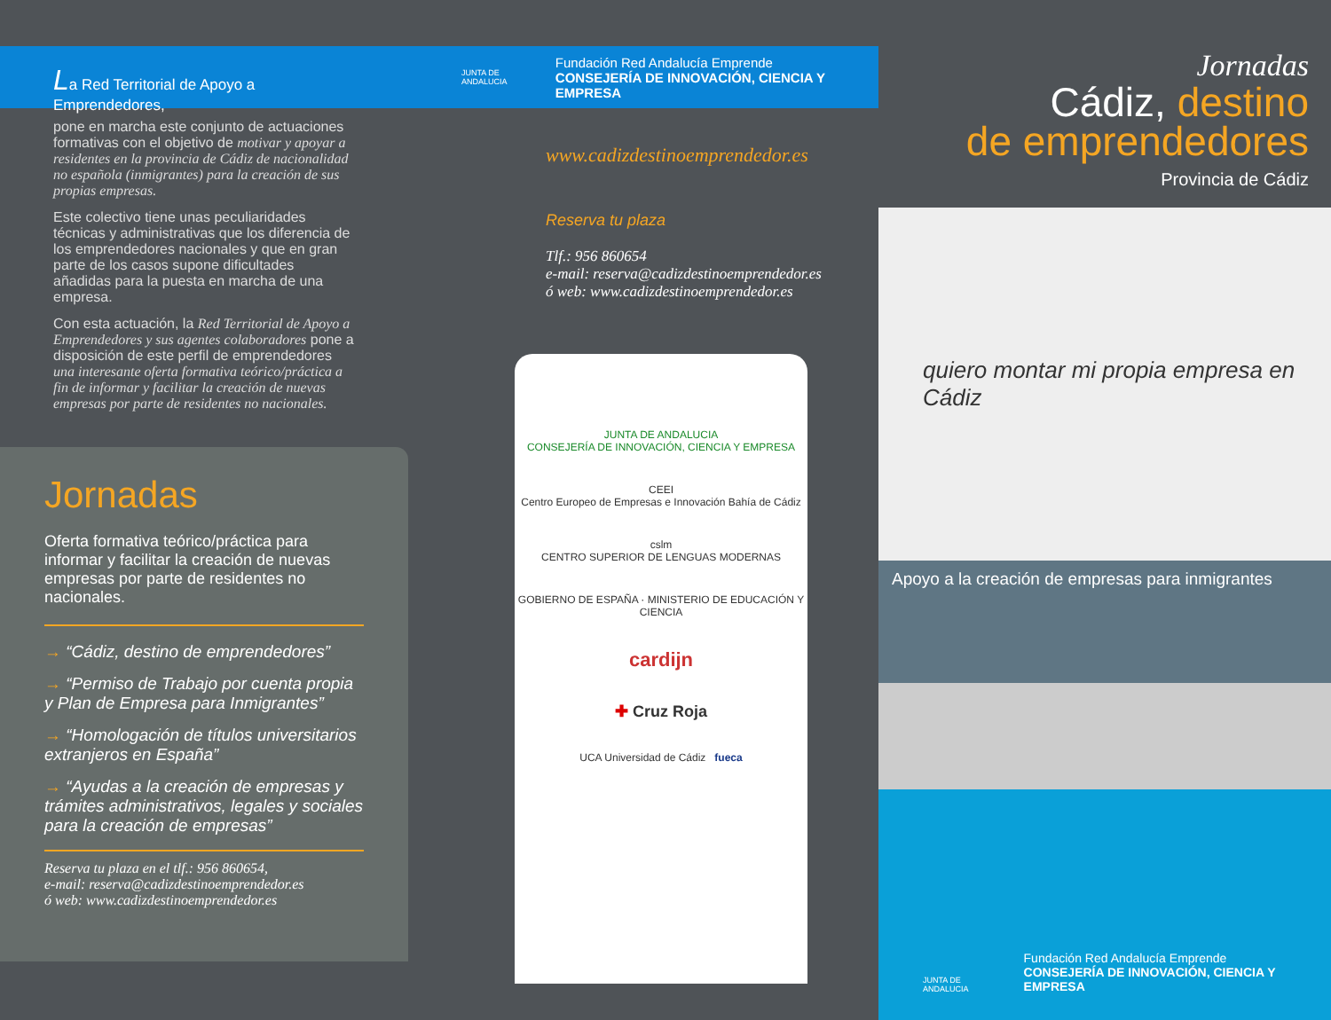La Red Territorial de Apoyo a Emprendedores,
pone en marcha este conjunto de actuaciones formativas con el objetivo de motivar y apoyar a residentes en la provincia de Cádiz de nacionalidad no española (inmigrantes) para la creación de sus propias empresas.
Este colectivo tiene unas peculiaridades técnicas y administrativas que los diferencia de los emprendedores nacionales y que en gran parte de los casos supone dificultades añadidas para la puesta en marcha de una empresa.
Con esta actuación, la Red Territorial de Apoyo a Emprendedores y sus agentes colaboradores pone a disposición de este perfil de emprendedores una interesante oferta formativa teórico/práctica a fin de informar y facilitar la creación de nuevas empresas por parte de residentes no nacionales.
Jornadas
Oferta formativa teórico/práctica para informar y facilitar la creación de nuevas empresas por parte de residentes no nacionales.
→ “Cádiz, destino de emprendedores”
→ “Permiso de Trabajo por cuenta propia y Plan de Empresa para Inmigrantes”
→ “Homologación de títulos universitarios extranjeros en España”
→ “Ayudas a la creación de empresas y trámites administrativos, legales y sociales para la creación de empresas”
Reserva tu plaza en el tlf.: 956 860654,
e-mail: reserva@cadizdestinoemprendedor.es
ó web: www.cadizdestinoemprendedor.es
JUNTA DE ANDALUCIA
Fundación Red Andalucía Emprende
CONSEJERÍA DE INNOVACIÓN, CIENCIA Y EMPRESA
www.cadizdestinoemprendedor.es
Reserva tu plaza
Tlf.: 956 860654
e-mail: reserva@cadizdestinoemprendedor.es
ó web: www.cadizdestinoemprendedor.es
JUNTA DE ANDALUCIA
CONSEJERÍA DE INNOVACIÓN, CIENCIA Y EMPRESA
CEEI
Centro Europeo de Empresas e Innovación Bahía de Cádiz
cslm
CENTRO SUPERIOR DE LENGUAS MODERNAS
GOBIERNO DE ESPAÑA · MINISTERIO DE EDUCACIÓN Y CIENCIA
cardijn
✚ Cruz Roja
UCA Universidad de Cádiz fueca
Jornadas
Cádiz, destino
de emprendedores
Provincia de Cádiz
quiero montar mi propia empresa en Cádiz
Apoyo a la creación de empresas para inmigrantes
JUNTA DE ANDALUCIA
Fundación Red Andalucía Emprende
CONSEJERÍA DE INNOVACIÓN, CIENCIA Y EMPRESA